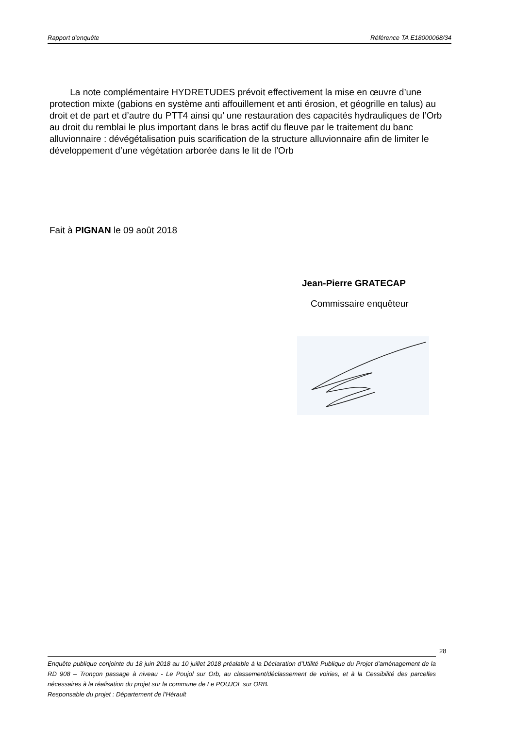Rapport d'enquête Référence TA E18000068/34
La note complémentaire HYDRETUDES prévoit effectivement la mise en œuvre d’une protection mixte (gabions en système anti affouillement et anti érosion, et géogrille en talus) au droit et de part et d’autre du PTT4 ainsi qu’ une restauration des capacités hydrauliques de l’Orb au droit du remblai le plus important dans le bras actif du fleuve par le traitement du banc alluvionnaire : dévégétalisation puis scarification de la structure alluvionnaire afin de limiter le développement d’une végétation arborée dans le lit de l’Orb
Fait à PIGNAN le 09 août 2018
Jean-Pierre GRATECAP
Commissaire enquêteur
28
Enquête publique conjointe du 18 juin 2018 au 10 juillet 2018 préalable à la Déclaration d’Utilité Publique du Projet d’aménagement de la RD 908 – Tronçon passage à niveau - Le Poujol sur Orb, au classement/déclassement de voiries, et à la Cessibilité des parcelles nécessaires à la réalisation du projet sur la commune de Le POUJOL sur ORB.
Responsable du projet : Département de l’Hérault